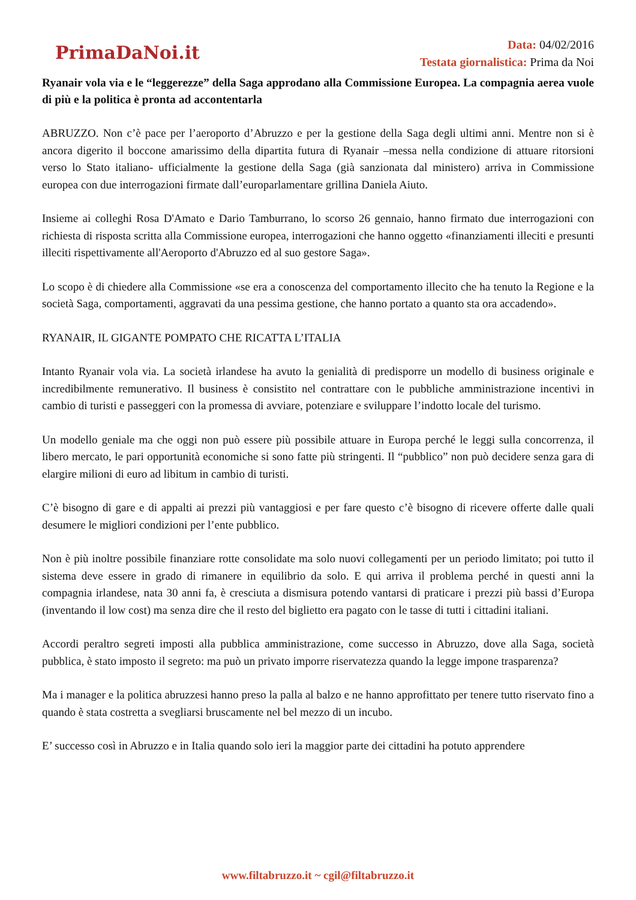PrimaDaNoi.it
Data: 04/02/2016
Testata giornalistica: Prima da Noi
Ryanair vola via e le “leggerezze” della Saga approdano alla Commissione Europea. La compagnia aerea vuole di più e la politica è pronta ad accontentarla
ABRUZZO. Non c’è pace per l’aeroporto d’Abruzzo e per la gestione della Saga degli ultimi anni. Mentre non si è ancora digerito il boccone amarissimo della dipartita futura di Ryanair –messa nella condizione di attuare ritorsioni verso lo Stato italiano- ufficialmente la gestione della Saga (già sanzionata dal ministero) arriva in Commissione europea con due interrogazioni firmate dall’europarlamentare grillina Daniela Aiuto.
Insieme ai colleghi Rosa D'Amato e Dario Tamburrano, lo scorso 26 gennaio, hanno firmato due interrogazioni con richiesta di risposta scritta alla Commissione europea, interrogazioni che hanno oggetto «finanziamenti illeciti e presunti illeciti rispettivamente all'Aeroporto d'Abruzzo ed al suo gestore Saga».
Lo scopo è di chiedere alla Commissione «se era a conoscenza del comportamento illecito che ha tenuto la Regione e la società Saga, comportamenti, aggravati da una pessima gestione, che hanno portato a quanto sta ora accadendo».
RYANAIR, IL GIGANTE POMPATO CHE RICATTA L’ITALIA
Intanto Ryanair vola via. La società irlandese ha avuto la genialità di predisporre un modello di business originale e incredibilmente remunerativo. Il business è consistito nel contrattare con le pubbliche amministrazione incentivi in cambio di turisti e passeggeri con la promessa di avviare, potenziare e sviluppare l’indotto locale del turismo.
Un modello geniale ma che oggi non può essere più possibile attuare in Europa perché le leggi sulla concorrenza, il libero mercato, le pari opportunità economiche si sono fatte più stringenti. Il “pubblico” non può decidere senza gara di elargire milioni di euro ad libitum in cambio di turisti.
C’è bisogno di gare e di appalti ai prezzi più vantaggiosi e per fare questo c’è bisogno di ricevere offerte dalle quali desumere le migliori condizioni per l’ente pubblico.
Non è più inoltre possibile finanziare rotte consolidate ma solo nuovi collegamenti per un periodo limitato; poi tutto il sistema deve essere in grado di rimanere in equilibrio da solo. E qui arriva il problema perché in questi anni la compagnia irlandese, nata 30 anni fa, è cresciuta a dismisura potendo vantarsi di praticare i prezzi più bassi d’Europa (inventando il low cost) ma senza dire che il resto del biglietto era pagato con le tasse di tutti i cittadini italiani.
Accordi peraltro segreti imposti alla pubblica amministrazione, come successo in Abruzzo, dove alla Saga, società pubblica, è stato imposto il segreto: ma può un privato imporre riservatezza quando la legge impone trasparenza?
Ma i manager e la politica abruzzesi hanno preso la palla al balzo e ne hanno approfittato per tenere tutto riservato fino a quando è stata costretta a svegliarsi bruscamente nel bel mezzo di un incubo.
E’ successo così in Abruzzo e in Italia quando solo ieri la maggior parte dei cittadini ha potuto apprendere
www.filtabruzzo.it ~ cgil@filtabruzzo.it